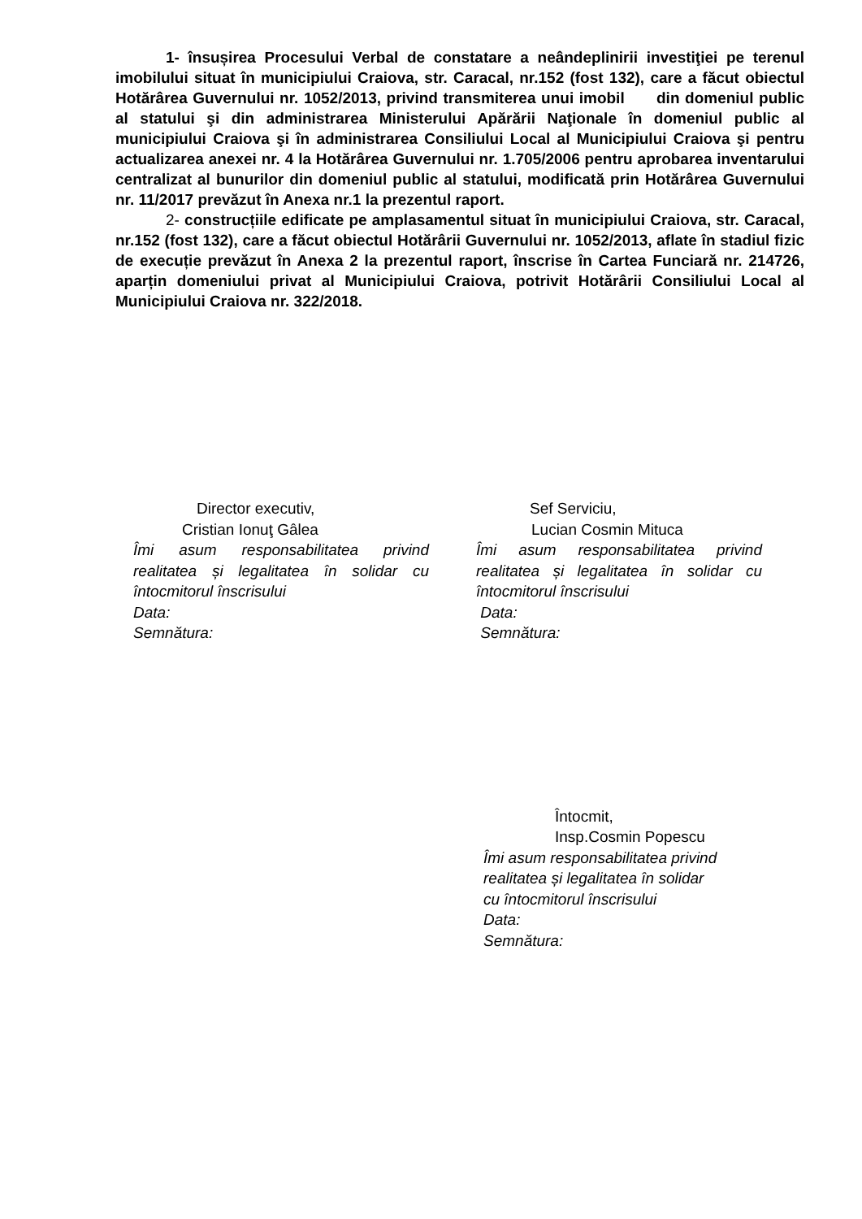1- însușirea Procesului Verbal de constatare a neândeplinirii investiţiei pe terenul imobilului situat în municipiului Craiova, str. Caracal, nr.152 (fost 132), care a făcut obiectul Hotărârea Guvernului nr. 1052/2013, privind transmiterea unui imobil din domeniul public al statului şi din administrarea Ministerului Apărării Naţionale în domeniul public al municipiului Craiova şi în administrarea Consiliului Local al Municipiului Craiova şi pentru actualizarea anexei nr. 4 la Hotărârea Guvernului nr. 1.705/2006 pentru aprobarea inventarului centralizat al bunurilor din domeniul public al statului, modificată prin Hotărârea Guvernului nr. 11/2017 prevăzut în Anexa nr.1 la prezentul raport.
2- construcțiile edificate pe amplasamentul situat în municipiului Craiova, str. Caracal, nr.152 (fost 132), care a făcut obiectul Hotărârii Guvernului nr. 1052/2013, aflate în stadiul fizic de execuție prevăzut în Anexa 2 la prezentul raport, înscrise în Cartea Funciară nr. 214726, aparțin domeniului privat al Municipiului Craiova, potrivit Hotărârii Consiliului Local al Municipiului Craiova nr. 322/2018.
Director executiv,
Cristian Ionuţ Gâlea
Îmi asum responsabilitatea privind realitatea și legalitatea în solidar cu întocmitorul înscrisului
Data:
Semnătura:
Sef Serviciu,
Lucian Cosmin Mituca
Îmi asum responsabilitatea privind realitatea și legalitatea în solidar cu întocmitorul înscrisului
Data:
Semnătura:
Întocmit,
Insp.Cosmin Popescu
Îmi asum responsabilitatea privind
realitatea și legalitatea în solidar
cu întocmitorul înscrisului
Data:
Semnătura: